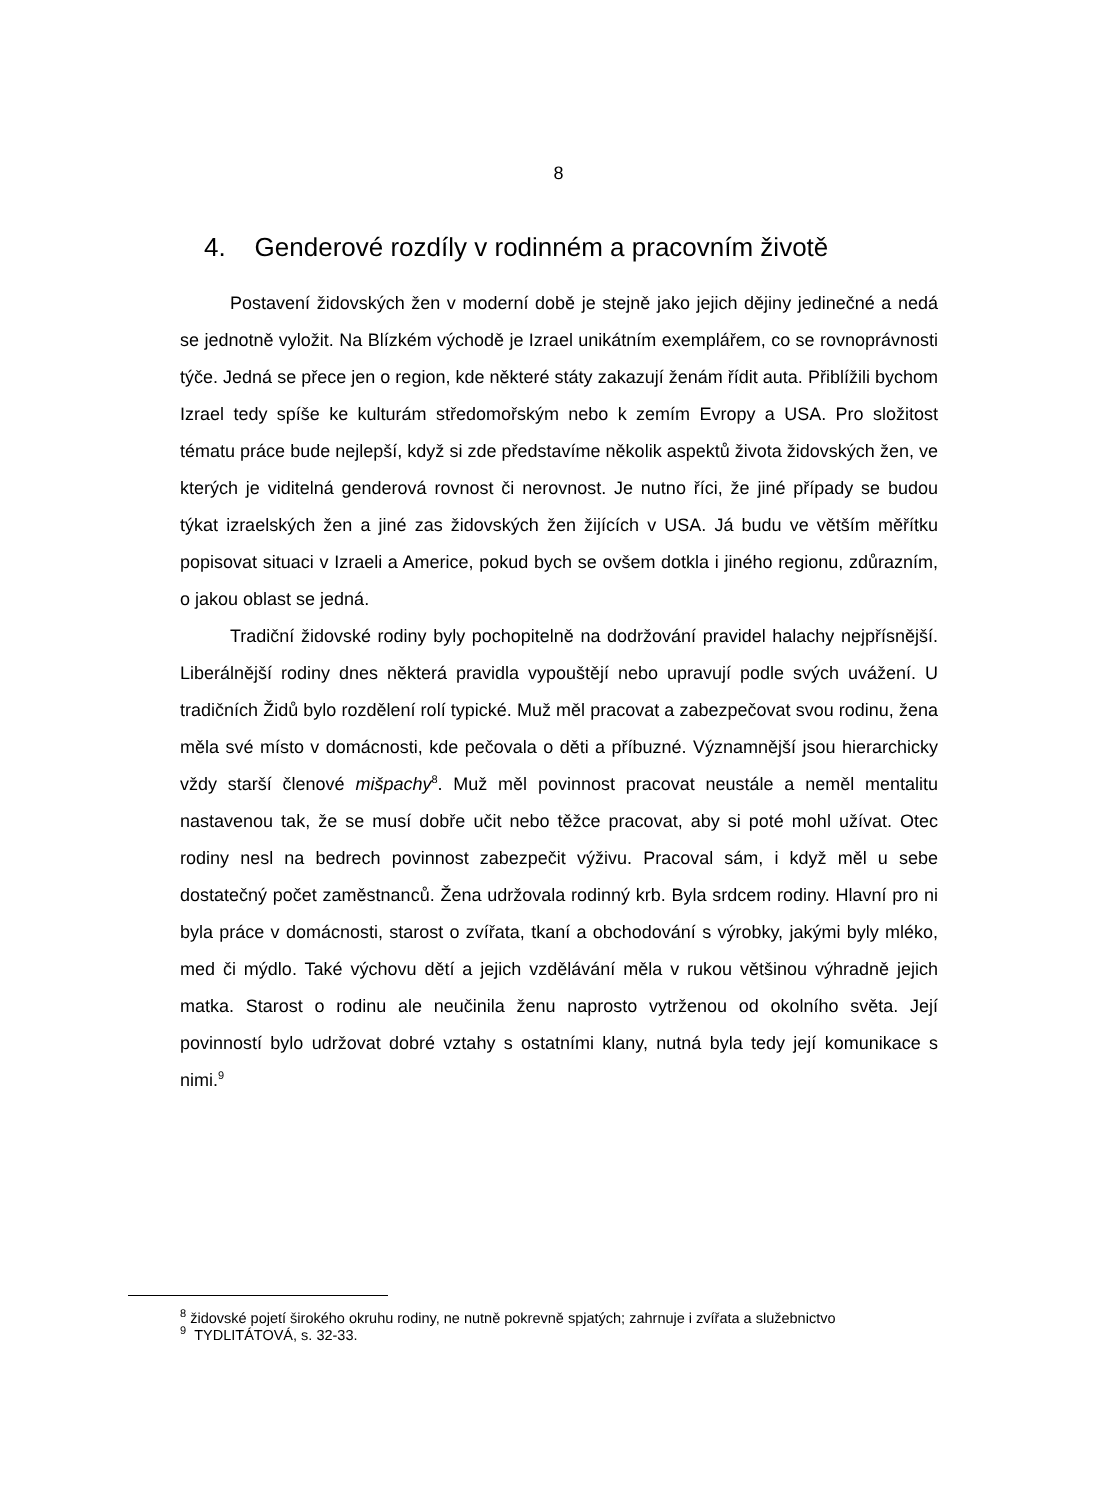8
4. Genderové rozdíly v rodinném a pracovním životě
Postavení židovských žen v moderní době je stejně jako jejich dějiny jedinečné a nedá se jednotně vyložit. Na Blízkém východě je Izrael unikátním exemplářem, co se rovnoprávnosti týče. Jedná se přece jen o region, kde některé státy zakazují ženám řídit auta. Přiblížili bychom Izrael tedy spíše ke kulturám středomořským nebo k zemím Evropy a USA. Pro složitost tématu práce bude nejlepší, když si zde představíme několik aspektů života židovských žen, ve kterých je viditelná genderová rovnost či nerovnost. Je nutno říci, že jiné případy se budou týkat izraelských žen a jiné zas židovských žen žijících v USA. Já budu ve větším měřítku popisovat situaci v Izraeli a Americe, pokud bych se ovšem dotkla i jiného regionu, zdůrazním, o jakou oblast se jedná.
Tradiční židovské rodiny byly pochopitelně na dodržování pravidel halachy nejpřísnější. Liberálnější rodiny dnes některá pravidla vypouštějí nebo upravují podle svých uvážení. U tradičních Židů bylo rozdělení rolí typické. Muž měl pracovat a zabezpečovat svou rodinu, žena měla své místo v domácnosti, kde pečovala o děti a příbuzné. Významnější jsou hierarchicky vždy starší členové mišpachy<sup>8</sup>. Muž měl povinnost pracovat neustále a neměl mentalitu nastavenou tak, že se musí dobře učit nebo těžce pracovat, aby si poté mohl užívat. Otec rodiny nesl na bedrech povinnost zabezpečit výživu. Pracoval sám, i když měl u sebe dostatečný počet zaměstnanců. Žena udržovala rodinný krb. Byla srdcem rodiny. Hlavní pro ni byla práce v domácnosti, starost o zvířata, tkaní a obchodování s výrobky, jakými byly mléko, med či mýdlo. Také výchovu dětí a jejich vzdělávání měla v rukou většinou výhradně jejich matka. Starost o rodinu ale neučinila ženu naprosto vytrženou od okolního světa. Její povinností bylo udržovat dobré vztahy s ostatními klany, nutná byla tedy její komunikace s nimi.<sup>9</sup>
<sup>8</sup> židovské pojetí širokého okruhu rodiny, ne nutně pokrevně spjatých; zahrnuje i zvířata a služebnictvo
<sup>9</sup> TYDLITÁTOVÁ, s. 32-33.